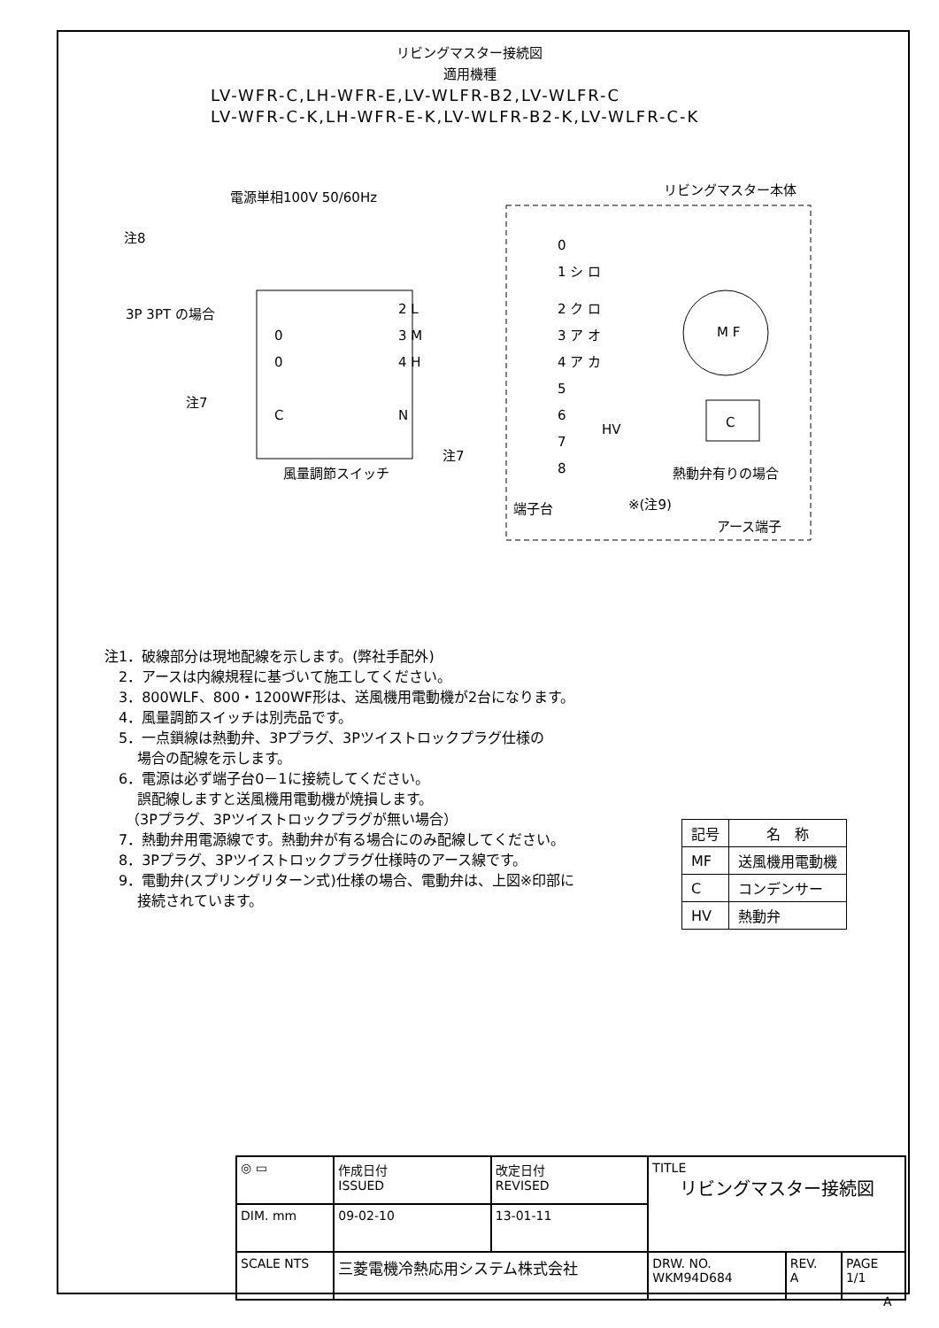リビングマスター接続図
適用機種
LV-WFR-C,LH-WFR-E,LV-WLFR-B2,LV-WLFR-C
LV-WFR-C-K,LH-WFR-E-K,LV-WLFR-B2-K,LV-WLFR-C-K
電源単相100V 50/60Hz
リビングマスター本体
注8
3P 3PT の場合
注7
注7
風量調節スイッチ
端子台
熱動弁有りの場合
※(注9)
アース端子
M F
C
HV
0
1 シ ロ
2 ク ロ
3 ア オ
4 ア カ
5
6
7
8
2 L
3 M
4 H
N
0
0
C
注1．破線部分は現地配線を示します。(弊社手配外)
　2．アースは内線規程に基づいて施工してください。
　3．800WLF、800・1200WF形は、送風機用電動機が2台になります。
　4．風量調節スイッチは別売品です。
　5．一点鎖線は熱動弁、3Pプラグ、3Pツイストロックプラグ仕様の
　　 場合の配線を示します。
　6．電源は必ず端子台0－1に接続してください。
　　 誤配線しますと送風機用電動機が焼損します。
　　（3Pプラグ、3Pツイストロックプラグが無い場合）
　7．熱動弁用電源線です。熱動弁が有る場合にのみ配線してください。
　8．3Pプラグ、3Pツイストロックプラグ仕様時のアース線です。
　9．電動弁(スプリングリターン式)仕様の場合、電動弁は、上図※印部に
　　 接続されています。
| 記号 | 名 称 |
| --- | --- |
| MF | 送風機用電動機 |
| C | コンデンサー |
| HV | 熱動弁 |
| ◎ ▭ | 作成日付 ISSUED | 改定日付 REVISED | TITLE リビングマスター接続図 | | |
| DIM. mm | 09-02-10 | 13-01-11 | | | |
| SCALE NTS | 三菱電機冷熱応用システム株式会社 | | DRW. NO. WKM94D684 | REV. A | PAGE 1/1 |
A